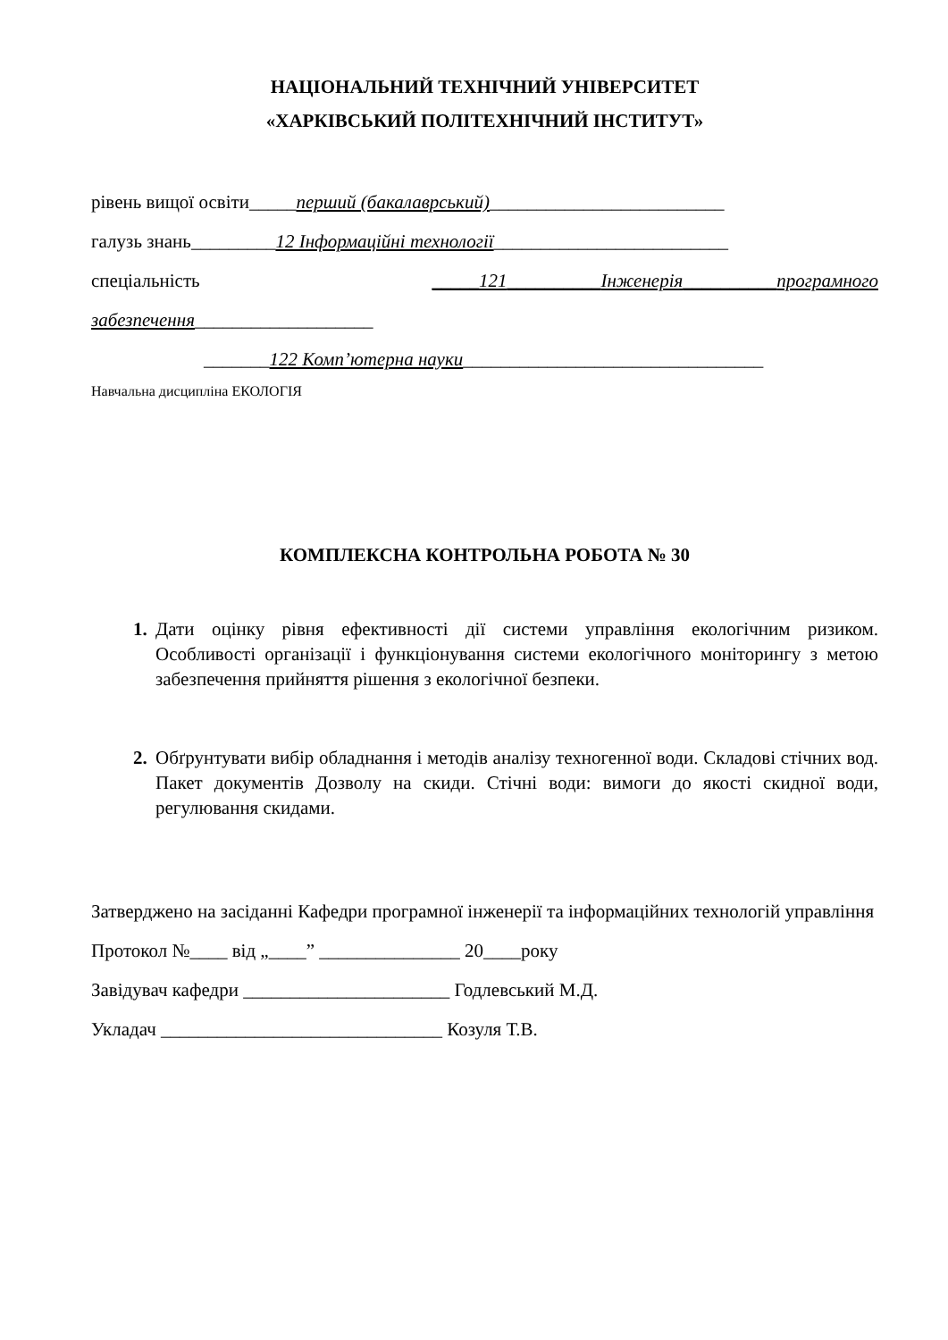НАЦІОНАЛЬНИЙ ТЕХНІЧНИЙ УНІВЕРСИТЕТ
«ХАРКІВСЬКИЙ ПОЛІТЕХНІЧНИЙ ІНСТИТУТ»
рівень вищої освіти_____перший (бакалаврський)_________________________
галузь знань_________12 Інформаційні технології_________________________
спеціальність _____121__________Інженерія__________програмного
забезпечення___________________
_______122 Комп’ютерна науки________________________________
Навчальна дисципліна ЕКОЛОГІЯ
КОМПЛЕКСНА КОНТРОЛЬНА РОБОТА № 30
Дати оцінку рівня ефективності дії системи управління екологічним ризиком. Особливості організації і функціонування системи екологічного моніторингу з метою забезпечення прийняття рішення з екологічної безпеки.
Обґрунтувати вибір обладнання і методів аналізу техногенної води. Складові стічних вод. Пакет документів Дозволу на скиди. Стічні води: вимоги до якості скидної води, регулювання скидами.
Затверджено на засіданні Кафедри програмної інженерії та інформаційних технологій управління
Протокол №____ від „____” _______________ 20____року
Завідувач кафедри ______________________ Годлевський М.Д.
Укладач ______________________________ Козуля Т.В.